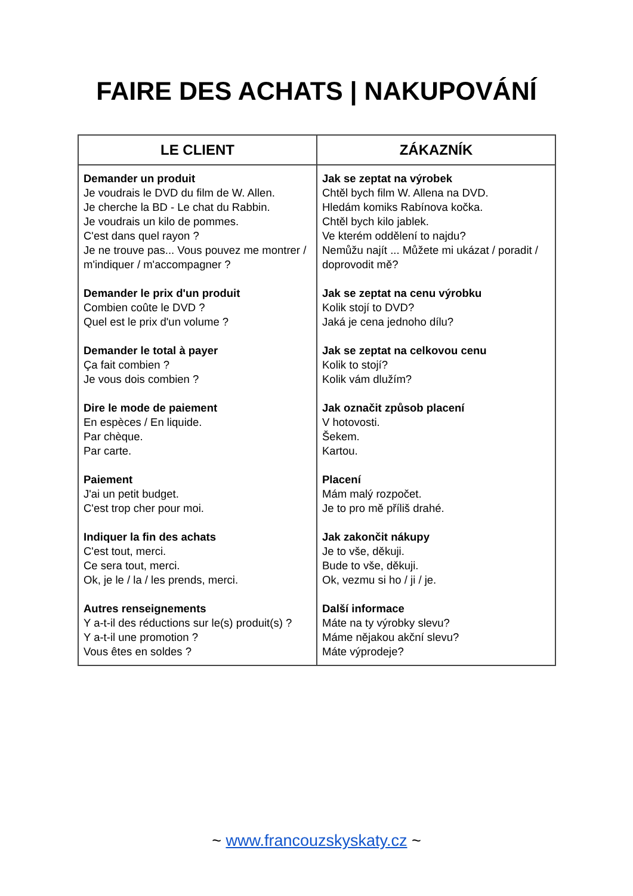FAIRE DES ACHATS | NAKUPOVÁNÍ
| LE CLIENT | ZÁKAZNÍK |
| --- | --- |
| Demander un produit Je voudrais le DVD du film de W. Allen. Je cherche la BD - Le chat du Rabbin. Je voudrais un kilo de pommes. C'est dans quel rayon ? Je ne trouve pas... Vous pouvez me montrer / m'indiquer / m'accompagner ? Demander le prix d'un produit Combien coûte le DVD ? Quel est le prix d'un volume ? Demander le total à payer Ça fait combien ? Je vous dois combien ? Dire le mode de paiement En espèces / En liquide. Par chèque. Par carte. Paiement J'ai un petit budget. C'est trop cher pour moi. Indiquer la fin des achats C'est tout, merci. Ce sera tout, merci. Ok, je le / la / les prends, merci. Autres renseignements Y a-t-il des réductions sur le(s) produit(s) ? Y a-t-il une promotion ? Vous êtes en soldes ? | Jak se zeptat na výrobek Chtěl bych film W. Allena na DVD. Hledám komiks Rabínova kočka. Chtěl bych kilo jablek. Ve kterém oddělení to najdu? Nemůžu najít ... Můžete mi ukázat / poradit / doprovodit mě? Jak se zeptat na cenu výrobku Kolik stojí to DVD? Jaká je cena jednoho dílu? Jak se zeptat na celkovou cenu Kolik to stojí? Kolik vám dlužím? Jak označit způsob placení V hotovosti. Šekem. Kartou. Placení Mám malý rozpočet. Je to pro mě příliš drahé. Jak zakončit nákupy Je to vše, děkuji. Bude to vše, děkuji. Ok, vezmu si ho / ji / je. Další informace Máte na ty výrobky slevu? Máme nějakou akční slevu? Máte výprodeje? |
~ www.francouzskyskaty.cz ~